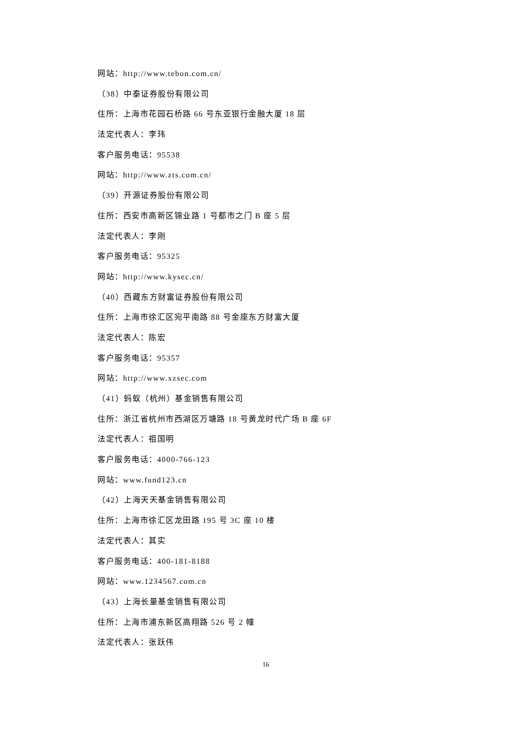网站：http://www.tebon.com.cn/
（38）中泰证券股份有限公司
住所：上海市花园石桥路 66 号东亚银行金融大厦 18 层
法定代表人：李玮
客户服务电话：95538
网站：http://www.zts.com.cn/
（39）开源证券股份有限公司
住所：西安市高新区锦业路 1 号都市之门 B 座 5 层
法定代表人：李刚
客户服务电话：95325
网站：http://www.kysec.cn/
（40）西藏东方财富证券股份有限公司
住所：上海市徐汇区宛平南路 88 号金座东方财富大厦
法定代表人：陈宏
客户服务电话：95357
网站：http://www.xzsec.com
（41）蚂蚁（杭州）基金销售有限公司
住所：浙江省杭州市西湖区万塘路 18 号黄龙时代广场 B 座 6F
法定代表人：祖国明
客户服务电话：4000-766-123
网站：www.fund123.cn
（42）上海天天基金销售有限公司
住所：上海市徐汇区龙田路 195 号 3C 座 10 楼
法定代表人：其实
客户服务电话：400-181-8188
网站：www.1234567.com.cn
（43）上海长量基金销售有限公司
住所：上海市浦东新区高翔路 526 号 2 幢
法定代表人：张跃伟
16